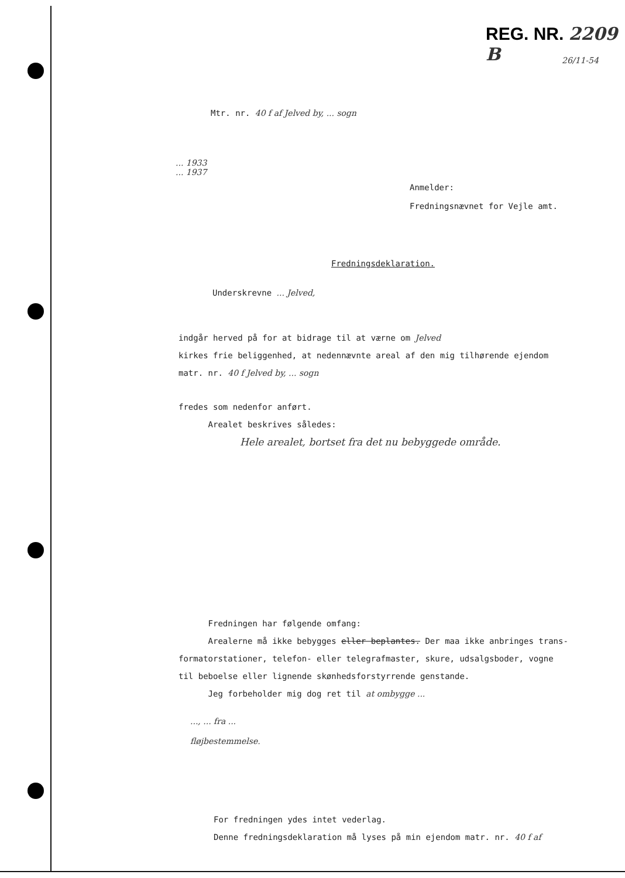REG. NR. 2209 B
26/11-54
Mtr. nr. 40 f af Jelved by, ... sogn
... 1933
... 1937
Anmelder:
Fredningsnævnet for Vejle amt.
Fredningsdeklaration.
Underskrevne ... Jelved,
indgår herved på for at bidrage til at værne om Jelved
kirkes frie beliggenhed, at nedennævnte areal af den mig tilhørende ejendom
matr. nr. 40 f Jelved by, ... sogn
fredes som nedenfor anført.
Arealet beskrives således:
Hele arealet, bortset fra det nu bebyggede område.
Fredningen har følgende omfang:
Arealerne må ikke bebygges eller beplantes. Der maa ikke anbringes trans-
formatorstationer, telefon- eller telegrafmaster, skure, udsalgsboder, vogne
til beboelse eller lignende skønhedsforstyrrende genstande.
Jeg forbeholder mig dog ret til at ombygge ...
..., ... fra ...
fløjbestemmelse.
For fredningen ydes intet vederlag.
Denne fredningsdeklaration må lyses på min ejendom matr. nr. 40 f af